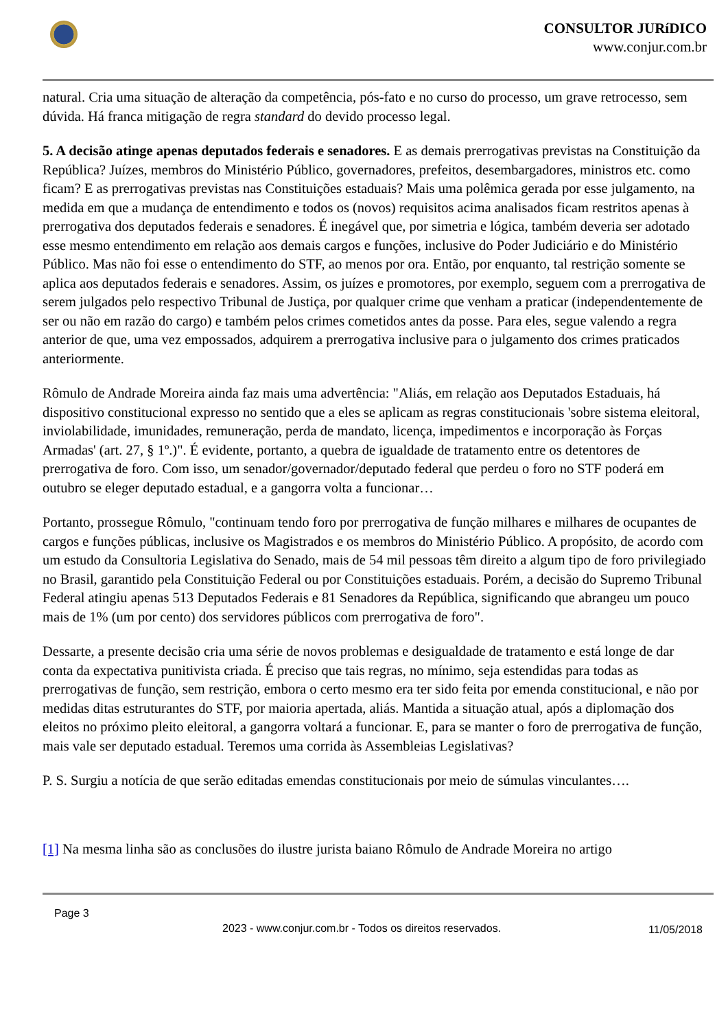CONSULTOR JURíDICO
www.conjur.com.br
natural. Cria uma situação de alteração da competência, pós-fato e no curso do processo, um grave retrocesso, sem dúvida. Há franca mitigação de regra standard do devido processo legal.
5. A decisão atinge apenas deputados federais e senadores. E as demais prerrogativas previstas na Constituição da República? Juízes, membros do Ministério Público, governadores, prefeitos, desembargadores, ministros etc. como ficam? E as prerrogativas previstas nas Constituições estaduais? Mais uma polêmica gerada por esse julgamento, na medida em que a mudança de entendimento e todos os (novos) requisitos acima analisados ficam restritos apenas à prerrogativa dos deputados federais e senadores. É inegável que, por simetria e lógica, também deveria ser adotado esse mesmo entendimento em relação aos demais cargos e funções, inclusive do Poder Judiciário e do Ministério Público. Mas não foi esse o entendimento do STF, ao menos por ora. Então, por enquanto, tal restrição somente se aplica aos deputados federais e senadores. Assim, os juízes e promotores, por exemplo, seguem com a prerrogativa de serem julgados pelo respectivo Tribunal de Justiça, por qualquer crime que venham a praticar (independentemente de ser ou não em razão do cargo) e também pelos crimes cometidos antes da posse. Para eles, segue valendo a regra anterior de que, uma vez empossados, adquirem a prerrogativa inclusive para o julgamento dos crimes praticados anteriormente.
Rômulo de Andrade Moreira ainda faz mais uma advertência: "Aliás, em relação aos Deputados Estaduais, há dispositivo constitucional expresso no sentido que a eles se aplicam as regras constitucionais 'sobre sistema eleitoral, inviolabilidade, imunidades, remuneração, perda de mandato, licença, impedimentos e incorporação às Forças Armadas' (art. 27, § 1º.)". É evidente, portanto, a quebra de igualdade de tratamento entre os detentores de prerrogativa de foro. Com isso, um senador/governador/deputado federal que perdeu o foro no STF poderá em outubro se eleger deputado estadual, e a gangorra volta a funcionar…
Portanto, prossegue Rômulo, "continuam tendo foro por prerrogativa de função milhares e milhares de ocupantes de cargos e funções públicas, inclusive os Magistrados e os membros do Ministério Público. A propósito, de acordo com um estudo da Consultoria Legislativa do Senado, mais de 54 mil pessoas têm direito a algum tipo de foro privilegiado no Brasil, garantido pela Constituição Federal ou por Constituições estaduais. Porém, a decisão do Supremo Tribunal Federal atingiu apenas 513 Deputados Federais e 81 Senadores da República, significando que abrangeu um pouco mais de 1% (um por cento) dos servidores públicos com prerrogativa de foro".
Dessarte, a presente decisão cria uma série de novos problemas e desigualdade de tratamento e está longe de dar conta da expectativa punitivista criada. É preciso que tais regras, no mínimo, seja estendidas para todas as prerrogativas de função, sem restrição, embora o certo mesmo era ter sido feita por emenda constitucional, e não por medidas ditas estruturantes do STF, por maioria apertada, aliás. Mantida a situação atual, após a diplomação dos eleitos no próximo pleito eleitoral, a gangorra voltará a funcionar. E, para se manter o foro de prerrogativa de função, mais vale ser deputado estadual. Teremos uma corrida às Assembleias Legislativas?
P. S. Surgiu a notícia de que serão editadas emendas constitucionais por meio de súmulas vinculantes….
[1] Na mesma linha são as conclusões do ilustre jurista baiano Rômulo de Andrade Moreira no artigo
Page 3
2023 - www.conjur.com.br - Todos os direitos reservados.
11/05/2018